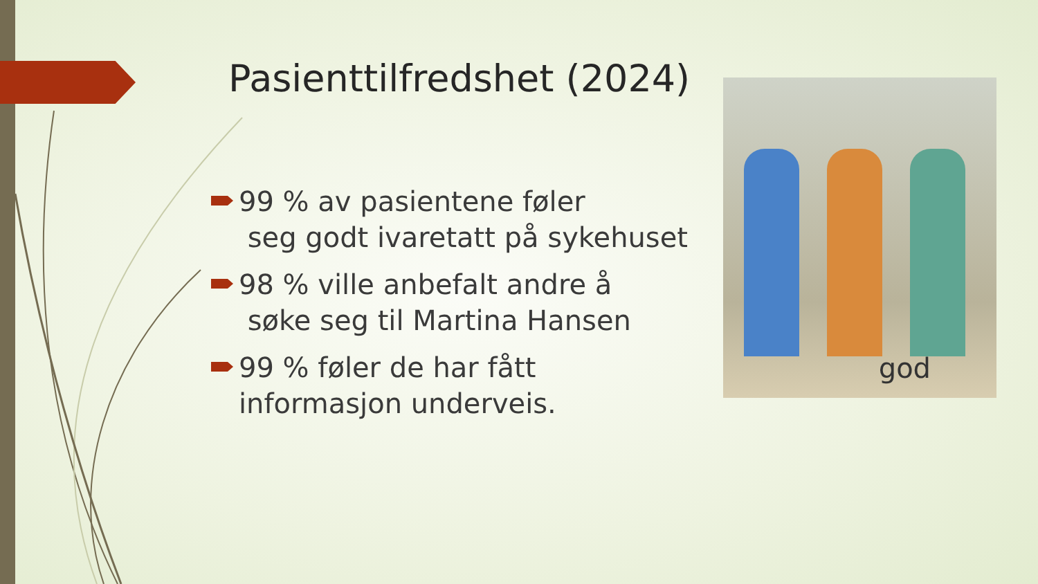Pasienttilfredshet (2024)
99 % av pasientene føler
seg godt ivaretatt på sykehuset
98 % ville anbefalt andre å
søke seg til Martina Hansen
99 % føler de har fått
informasjon underveis.
god